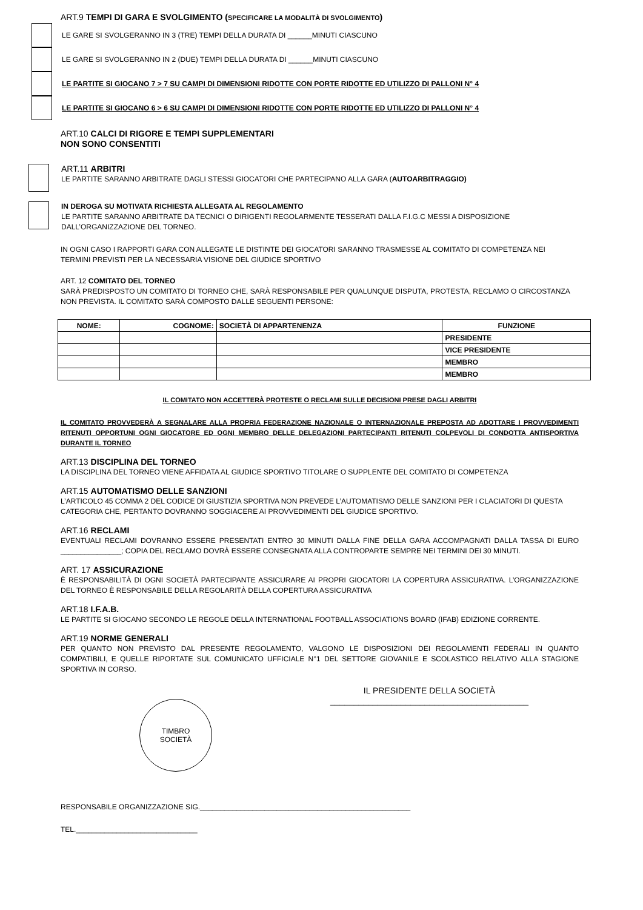ART.9 TEMPI DI GARA E SVOLGIMENTO (SPECIFICARE LA MODALITÀ DI SVOLGIMENTO)
LE GARE SI SVOLGERANNO IN 3 (TRE) TEMPI DELLA DURATA DI ______MINUTI CIASCUNO
LE GARE SI SVOLGERANNO IN 2 (DUE) TEMPI DELLA DURATA DI ______MINUTI CIASCUNO
LE PARTITE SI GIOCANO 7 > 7 SU CAMPI DI DIMENSIONI RIDOTTE CON PORTE RIDOTTE ED UTILIZZO DI PALLONI N° 4
LE PARTITE SI GIOCANO 6 > 6 SU CAMPI DI DIMENSIONI RIDOTTE CON PORTE RIDOTTE ED UTILIZZO DI PALLONI N° 4
ART.10 CALCI DI RIGORE E TEMPI SUPPLEMENTARI
NON SONO CONSENTITI
ART.11 ARBITRI
LE PARTITE SARANNO ARBITRATE DAGLI STESSI GIOCATORI CHE PARTECIPANO ALLA GARA (AUTOARBITRAGGIO)
IN DEROGA SU MOTIVATA RICHIESTA ALLEGATA AL REGOLAMENTO
LE PARTITE SARANNO ARBITRATE DA TECNICI O DIRIGENTI REGOLARMENTE TESSERATI DALLA F.I.G.C MESSI A DISPOSIZIONE DALL’ORGANIZZAZIONE DEL TORNEO.
IN OGNI CASO I RAPPORTI GARA CON ALLEGATE LE DISTINTE DEI GIOCATORI SARANNO TRASMESSE AL COMITATO DI COMPETENZA NEI TERMINI PREVISTI PER LA NECESSARIA VISIONE DEL GIUDICE SPORTIVO
ART. 12 COMITATO DEL TORNEO
SARÀ PREDISPOSTO UN COMITATO DI TORNEO CHE, SARÀ RESPONSABILE PER QUALUNQUE DISPUTA, PROTESTA, RECLAMO O CIRCOSTANZA NON PREVISTA. IL COMITATO SARÀ COMPOSTO DALLE SEGUENTI PERSONE:
| NOME: | COGNOME: | SOCIETÀ DI APPARTENENZA | FUNZIONE |
| --- | --- | --- | --- |
| | | | PRESIDENTE |
| | | | VICE PRESIDENTE |
| | | | MEMBRO |
| | | | MEMBRO |
IL COMITATO NON ACCETTERÀ PROTESTE O RECLAMI SULLE DECISIONI PRESE DAGLI ARBITRI
IL COMITATO PROVVEDERÀ A SEGNALARE ALLA PROPRIA FEDERAZIONE NAZIONALE O INTERNAZIONALE PREPOSTA AD ADOTTARE I PROVVEDIMENTI RITENUTI OPPORTUNI OGNI GIOCATORE ED OGNI MEMBRO DELLE DELEGAZIONI PARTECIPANTI RITENUTI COLPEVOLI DI CONDOTTA ANTISPORTIVA DURANTE IL TORNEO
ART.13 DISCIPLINA DEL TORNEO
LA DISCIPLINA DEL TORNEO VIENE AFFIDATA AL GIUDICE SPORTIVO TITOLARE O SUPPLENTE DEL COMITATO DI COMPETENZA
ART.15 AUTOMATISMO DELLE SANZIONI
L’ARTICOLO 45 COMMA 2 DEL CODICE DI GIUSTIZIA SPORTIVA NON PREVEDE L’AUTOMATISMO DELLE SANZIONI PER I CLACIATORI DI QUESTA CATEGORIA CHE, PERTANTO DOVRANNO SOGGIACERE AI PROVVEDIMENTI DEL GIUDICE SPORTIVO.
ART.16 RECLAMI
EVENTUALI RECLAMI DOVRANNO ESSERE PRESENTATI ENTRO 30 MINUTI DALLA FINE DELLA GARA ACCOMPAGNATI DALLA TASSA DI EURO _______________; COPIA DEL RECLAMO DOVRÀ ESSERE CONSEGNATA ALLA CONTROPARTE SEMPRE NEI TERMINI DEI 30 MINUTI.
ART. 17 ASSICURAZIONE
È RESPONSABILITÀ DI OGNI SOCIETÀ PARTECIPANTE ASSICURARE AI PROPRI GIOCATORI LA COPERTURA ASSICURATIVA. L’ORGANIZZAZIONE DEL TORNEO È RESPONSABILE DELLA REGOLARITÀ DELLA COPERTURA ASSICURATIVA
ART.18 I.F.A.B.
LE PARTITE SI GIOCANO SECONDO LE REGOLE DELLA INTERNATIONAL FOOTBALL ASSOCIATIONS BOARD (IFAB) EDIZIONE CORRENTE.
ART.19 NORME GENERALI
PER QUANTO NON PREVISTO DAL PRESENTE REGOLAMENTO, VALGONO LE DISPOSIZIONI DEI REGOLAMENTI FEDERALI IN QUANTO COMPATIBILI, E QUELLE RIPORTATE SUL COMUNICATO UFFICIALE N°1 DEL SETTORE GIOVANILE E SCOLASTICO RELATIVO ALLA STAGIONE SPORTIVA IN CORSO.
TIMBRO
SOCIETÀ
IL PRESIDENTE DELLA SOCIETÀ
__________________________________________
RESPONSABILE ORGANIZZAZIONE SIG.____________________________________________________
TEL.______________________________